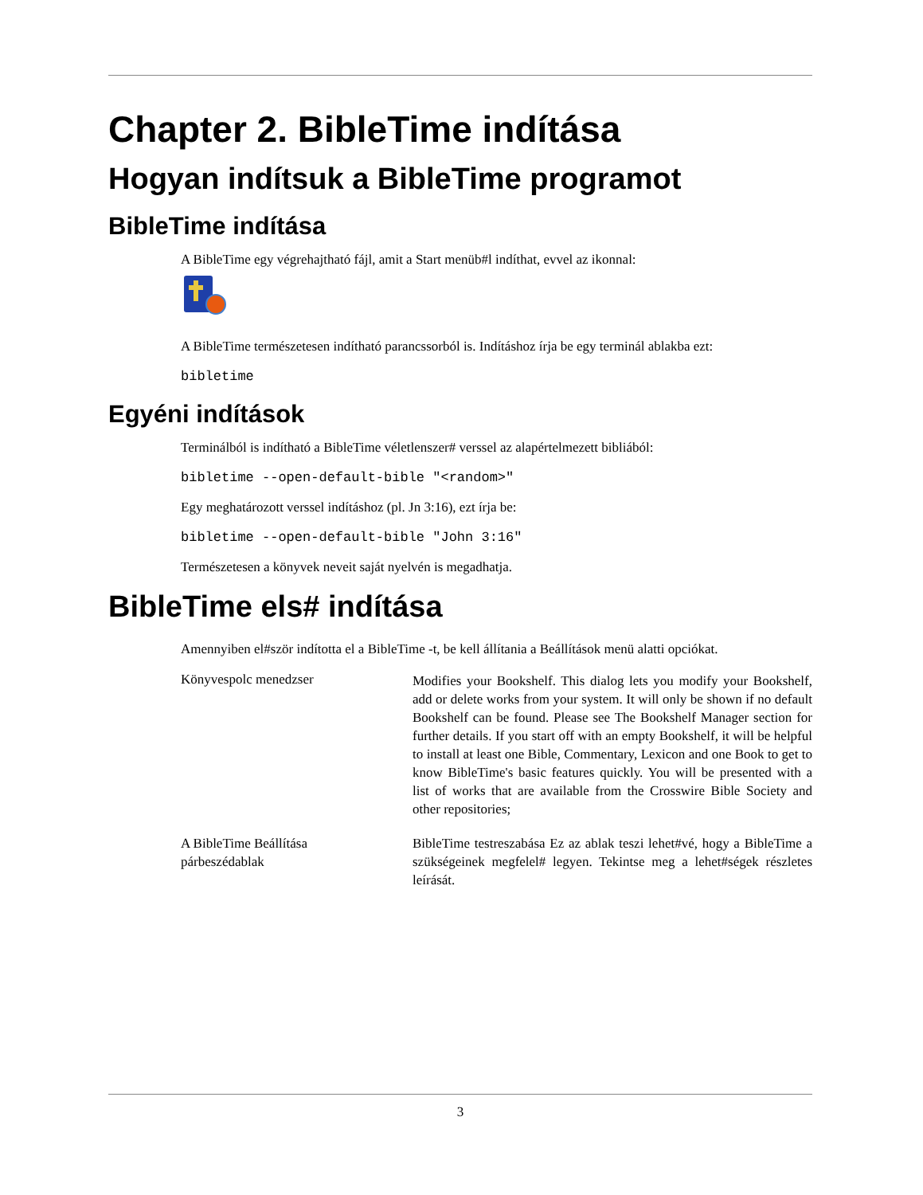Chapter 2. BibleTime indítása
Hogyan indítsuk a BibleTime programot
BibleTime indítása
A BibleTime egy végrehajtható fájl, amit a Start menüb#l indíthat, evvel az ikonnal:
A BibleTime természetesen indítható parancssorból is. Indításhoz írja be egy terminál ablakba ezt:
bibletime
Egyéni indítások
Terminálból is indítható a BibleTime véletlenszer# verssel az alapértelmezett bibliából:
bibletime --open-default-bible "<random>"
Egy meghatározott verssel indításhoz (pl. Jn 3:16), ezt írja be:
bibletime --open-default-bible "John 3:16"
Természetesen a könyvek neveit saját nyelvén is megadhatja.
BibleTime els# indítása
Amennyiben el#ször indította el a BibleTime -t, be kell állítania a Beállítások menü alatti opciókat.
Könyvespolc menedzser
Modifies your Bookshelf. This dialog lets you modify your Bookshelf, add or delete works from your system. It will only be shown if no default Bookshelf can be found. Please see The Bookshelf Manager section for further details. If you start off with an empty Bookshelf, it will be helpful to install at least one Bible, Commentary, Lexicon and one Book to get to know BibleTime's basic features quickly. You will be presented with a list of works that are available from the Crosswire Bible Society and other repositories;
A BibleTime Beállítása
párbeszédablak
BibleTime testreszabása Ez az ablak teszi lehet#vé, hogy a BibleTime a szükségeinek megfelel# legyen. Tekintse meg a lehet#ségek részletes leírását.
3